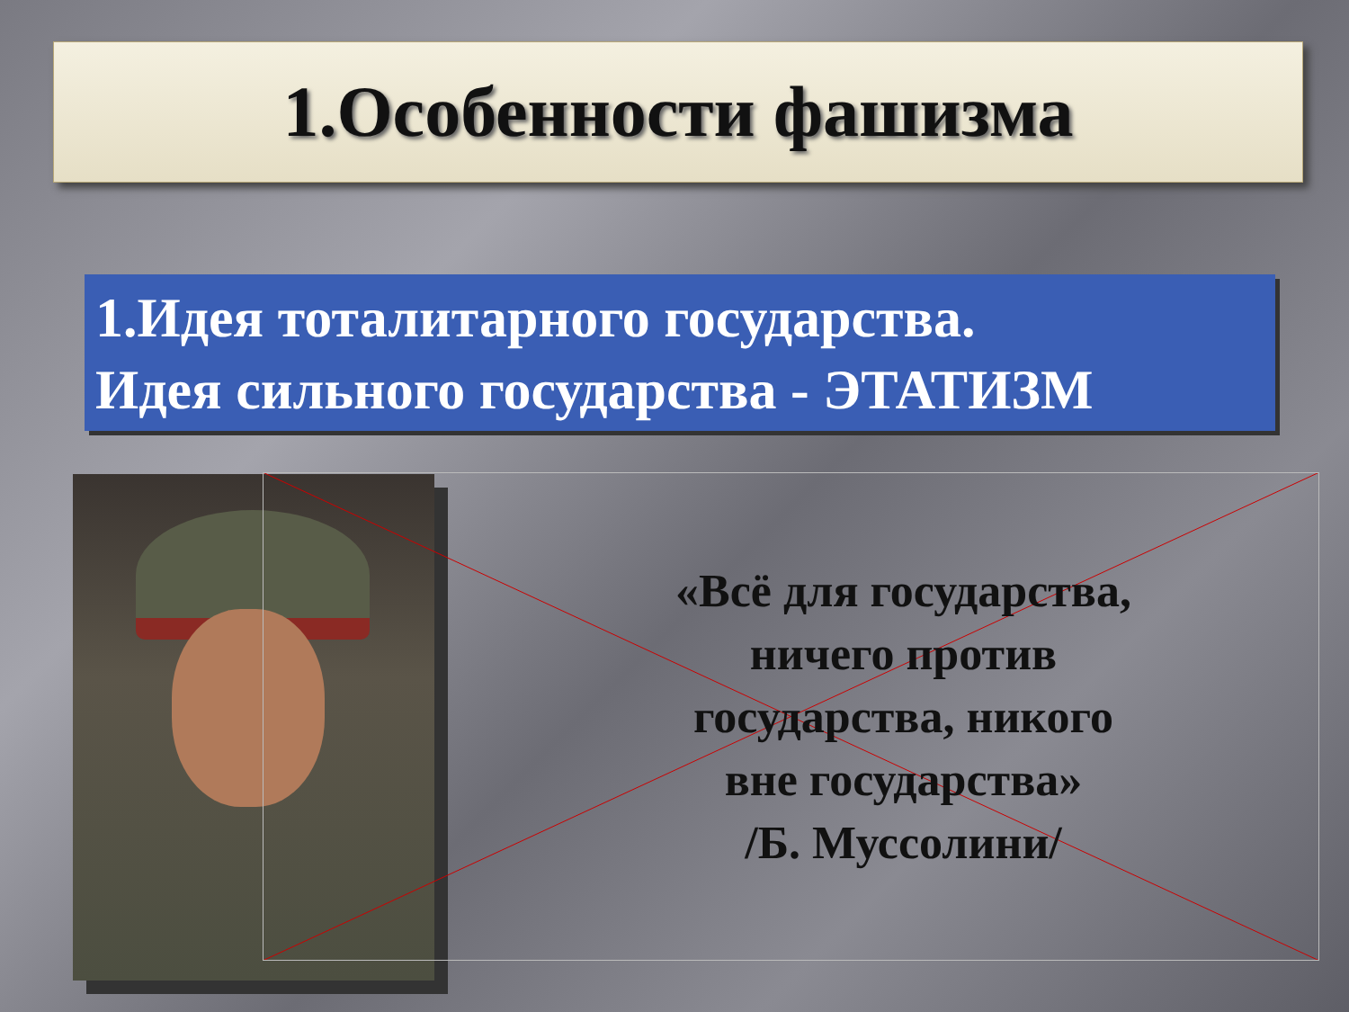1.Особенности фашизма
1.Идея тоталитарного государства.
Идея сильного государства - ЭТАТИЗМ
«Всё для государства,
ничего против
государства, никого
вне государства»
/Б. Муссолини/